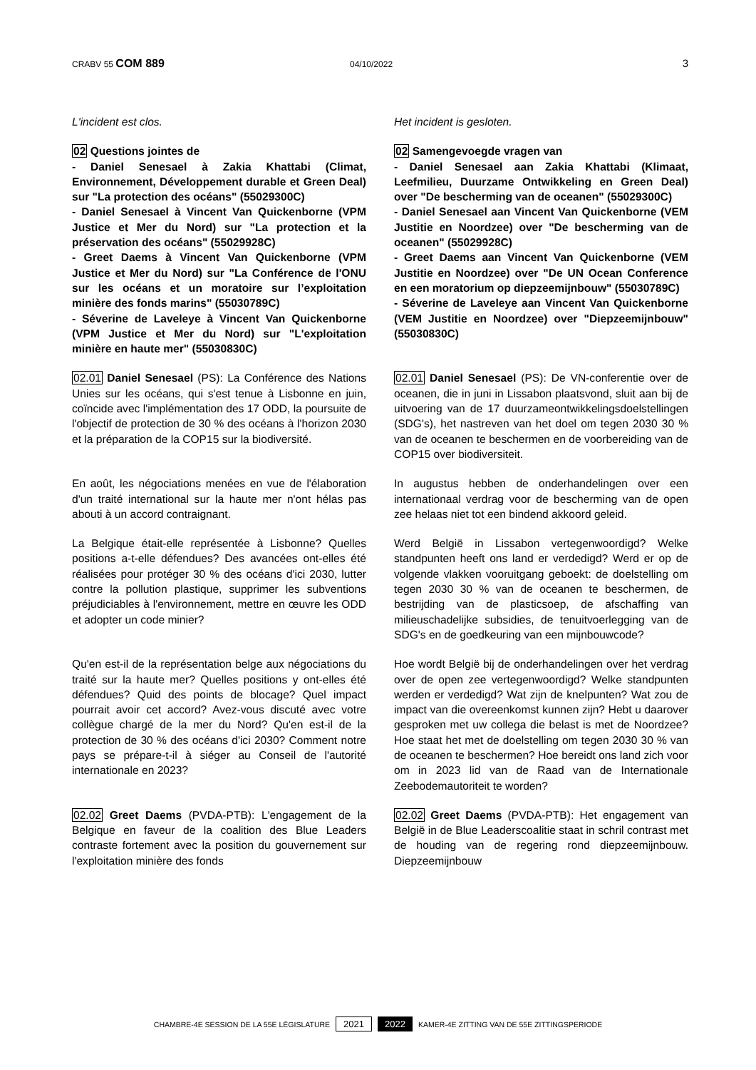CRABV 55 COM 889 04/10/2022 3
L'incident est clos. Het incident is gesloten.
02 Questions jointes de
- Daniel Senesael à Zakia Khattabi (Climat, Environnement, Développement durable et Green Deal) sur "La protection des océans" (55029300C)
- Daniel Senesael à Vincent Van Quickenborne (VPM Justice et Mer du Nord) sur "La protection et la préservation des océans" (55029928C)
- Greet Daems à Vincent Van Quickenborne (VPM Justice et Mer du Nord) sur "La Conférence de l'ONU sur les océans et un moratoire sur l’exploitation minière des fonds marins" (55030789C)
- Séverine de Laveleye à Vincent Van Quickenborne (VPM Justice et Mer du Nord) sur "L'exploitation minière en haute mer" (55030830C)
02 Samengevoegde vragen van
- Daniel Senesael aan Zakia Khattabi (Klimaat, Leefmilieu, Duurzame Ontwikkeling en Green Deal) over "De bescherming van de oceanen" (55029300C)
- Daniel Senesael aan Vincent Van Quickenborne (VEM Justitie en Noordzee) over "De bescherming van de oceanen" (55029928C)
- Greet Daems aan Vincent Van Quickenborne (VEM Justitie en Noordzee) over "De UN Ocean Conference en een moratorium op diepzeemijnbouw" (55030789C)
- Séverine de Laveleye aan Vincent Van Quickenborne (VEM Justitie en Noordzee) over "Diepzeemijnbouw" (55030830C)
02.01 Daniel Senesael (PS): La Conférence des Nations Unies sur les océans, qui s'est tenue à Lisbonne en juin, coïncide avec l'implémentation des 17 ODD, la poursuite de l'objectif de protection de 30 % des océans à l'horizon 2030 et la préparation de la COP15 sur la biodiversité.
02.01 Daniel Senesael (PS): De VN-conferentie over de oceanen, die in juni in Lissabon plaatsvond, sluit aan bij de uitvoering van de 17 duurzameontwikkelingsdoelstellingen (SDG's), het nastreven van het doel om tegen 2030 30 % van de oceanen te beschermen en de voorbereiding van de COP15 over biodiversiteit.
En août, les négociations menées en vue de l'élaboration d'un traité international sur la haute mer n'ont hélas pas abouti à un accord contraignant.
In augustus hebben de onderhandelingen over een internationaal verdrag voor de bescherming van de open zee helaas niet tot een bindend akkoord geleid.
La Belgique était-elle représentée à Lisbonne? Quelles positions a-t-elle défendues? Des avancées ont-elles été réalisées pour protéger 30 % des océans d'ici 2030, lutter contre la pollution plastique, supprimer les subventions préjudiciables à l'environnement, mettre en œuvre les ODD et adopter un code minier?
Werd België in Lissabon vertegenwoordigd? Welke standpunten heeft ons land er verdedigd? Werd er op de volgende vlakken vooruitgang geboekt: de doelstelling om tegen 2030 30 % van de oceanen te beschermen, de bestrijding van de plasticsoep, de afschaffing van milieuschadelijke subsidies, de tenuitvoerlegging van de SDG's en de goedkeuring van een mijnbouwcode?
Qu'en est-il de la représentation belge aux négociations du traité sur la haute mer? Quelles positions y ont-elles été défendues? Quid des points de blocage? Quel impact pourrait avoir cet accord? Avez-vous discuté avec votre collègue chargé de la mer du Nord? Qu'en est-il de la protection de 30 % des océans d'ici 2030? Comment notre pays se prépare-t-il à siéger au Conseil de l'autorité internationale en 2023?
Hoe wordt België bij de onderhandelingen over het verdrag over de open zee vertegenwoordigd? Welke standpunten werden er verdedigd? Wat zijn de knelpunten? Wat zou de impact van die overeenkomst kunnen zijn? Hebt u daarover gesproken met uw collega die belast is met de Noordzee? Hoe staat het met de doelstelling om tegen 2030 30 % van de oceanen te beschermen? Hoe bereidt ons land zich voor om in 2023 lid van de Raad van de Internationale Zeebodemautoriteit te worden?
02.02 Greet Daems (PVDA-PTB): L'engagement de la Belgique en faveur de la coalition des Blue Leaders contraste fortement avec la position du gouvernement sur l'exploitation minière des fonds
02.02 Greet Daems (PVDA-PTB): Het engagement van België in de Blue Leaderscoalitie staat in schril contrast met de houding van de regering rond diepzeemijnbouw. Diepzeemijnbouw
CHAMBRE-4E SESSION DE LA 55E LÉGISLATURE 2021 2022 KAMER-4E ZITTING VAN DE 55E ZITTINGSPERIODE